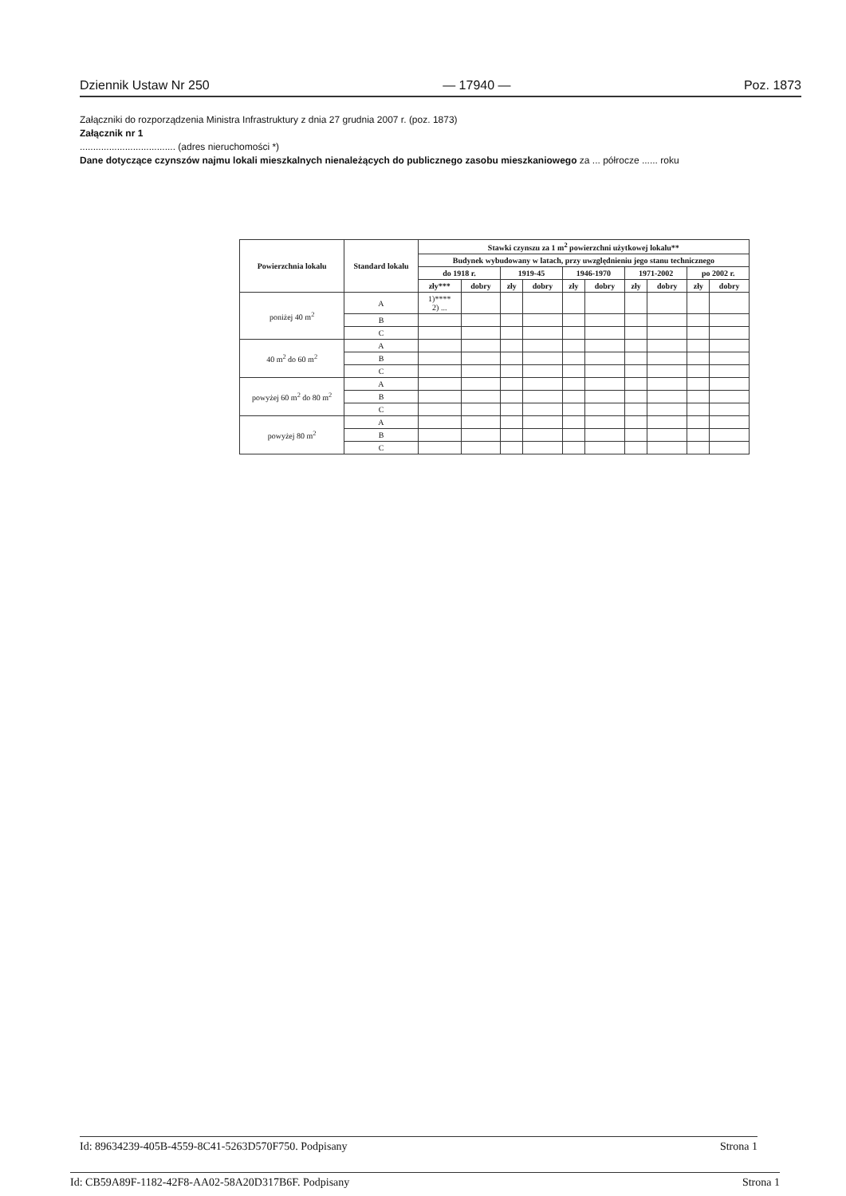Dziennik Ustaw Nr 250 — 17940 — Poz. 1873
Załączniki do rozporządzenia Ministra Infrastruktury z dnia 27 grudnia 2007 r. (poz. 1873)
Załącznik nr 1
.................................... (adres nieruchomości *)
Dane dotyczące czynszów najmu lokali mieszkalnych nienależących do publicznego zasobu mieszkaniowego za ... półrocze ...... roku
| Powierzchnia lokalu | Standard lokalu | Stawki czynszu za 1 m<sup>2</sup> powierzchni użytkowej lokalu** | | | | | | | | | |
| --- | --- | --- | --- | --- | --- | --- | --- | --- | --- | --- | --- |
| | | Budynek wybudowany w latach, przy uwzględnieniu jego stanu technicznego | | | | | | | | | |
| | | do 1918 r. | | 1919-45 | | 1946-1970 | | 1971-2002 | | po 2002 r. | |
| | | zły*** | dobry | zły | dobry | zły | dobry | zły | dobry | zły | dobry |
| poniżej 40 m<sup>2</sup> | A | 1)**** 2) ... | | | | | | | | | |
| | B | | | | | | | | | | |
| | C | | | | | | | | | | |
| 40 m<sup>2</sup> do 60 m<sup>2</sup> | A | | | | | | | | | | |
| | B | | | | | | | | | | |
| | C | | | | | | | | | | |
| powyżej 60 m<sup>2</sup> do 80 m<sup>2</sup> | A | | | | | | | | | | |
| | B | | | | | | | | | | |
| | C | | | | | | | | | | |
| powyżej 80 m<sup>2</sup> | A | | | | | | | | | | |
| | B | | | | | | | | | | |
| | C | | | | | | | | | | |
Id: 89634239-405B-4559-8C41-5263D570F750. Podpisany Strona 1
Id: CB59A89F-1182-42F8-AA02-58A20D317B6F. Podpisany Strona 1